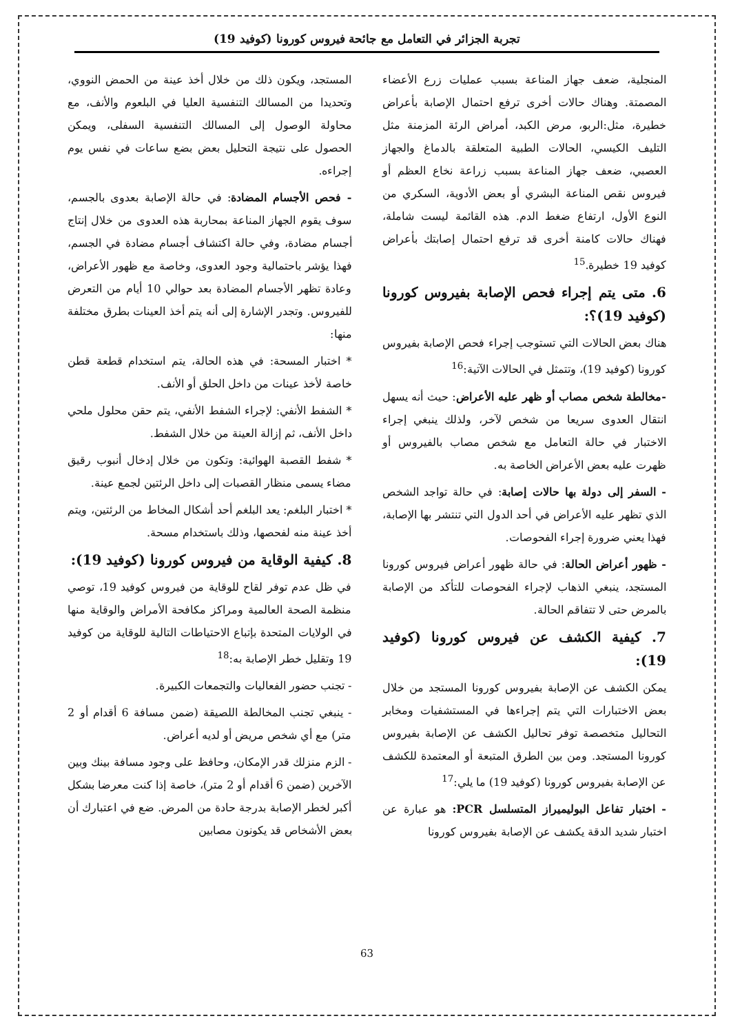تجربة الجزائر في التعامل مع جائحة فيروس كورونا (كوفيد 19)
المنجلية، ضعف جهاز المناعة بسبب عمليات زرع الأعضاء المصمتة. وهناك حالات أخرى ترفع احتمال الإصابة بأعراض خطيرة، مثل:الربو، مرض الكبد، أمراض الرئة المزمنة مثل التليف الكيسي، الحالات الطبية المتعلقة بالدماغ والجهاز العصبي، ضعف جهاز المناعة بسبب زراعة نخاع العظم أو فيروس نقص المناعة البشري أو بعض الأدوية، السكري من النوع الأول، ارتفاع ضغط الدم. هذه القائمة ليست شاملة، فهناك حالات كامنة أخرى قد ترفع احتمال إصابتك بأعراض كوفيد 19 خطيرة.<sup>15</sup>
6. متى يتم إجراء فحص الإصابة بفيروس كورونا (كوفيد 19)؟:
هناك بعض الحالات التي تستوجب إجراء فحص الإصابة بفيروس كورونا (كوفيد 19)، وتتمثل في الحالات الآتية:<sup>16</sup>
-مخالطة شخص مصاب أو ظهر عليه الأعراض: حيث أنه يسهل انتقال العدوى سريعا من شخص لآخر، ولذلك ينبغي إجراء الاختبار في حالة التعامل مع شخص مصاب بالفيروس أو ظهرت عليه بعض الأعراض الخاصة به.
- السفر إلى دولة بها حالات إصابة: في حالة تواجد الشخص الذي تظهر عليه الأعراض في أحد الدول التي تنتشر بها الإصابة، فهذا يعني ضرورة إجراء الفحوصات.
- ظهور أعراض الحالة: في حالة ظهور أعراض فيروس كورونا المستجد، ينبغي الذهاب لإجراء الفحوصات للتأكد من الإصابة بالمرض حتى لا تتفاقم الحالة.
7. كيفية الكشف عن فيروس كورونا (كوفيد 19):
يمكن الكشف عن الإصابة بفيروس كورونا المستجد من خلال بعض الاختبارات التي يتم إجراءها في المستشفيات ومخابر التحاليل متخصصة توفر تحاليل الكشف عن الإصابة بفيروس كورونا المستجد. ومن بين الطرق المتبعة أو المعتمدة للكشف عن الإصابة بفيروس كورونا (كوفيد 19) ما يلي:<sup>17</sup>
- اختبار تفاعل البوليميراز المتسلسل PCR: هو عبارة عن اختبار شديد الدقة يكشف عن الإصابة بفيروس كورونا
المستجد، ويكون ذلك من خلال أخذ عينة من الحمض النووي، وتحديدا من المسالك التنفسية العليا في البلعوم والأنف، مع محاولة الوصول إلى المسالك التنفسية السفلى، ويمكن الحصول على نتيجة التحليل بعض بضع ساعات في نفس يوم إجراءه.
- فحص الأجسام المضادة: في حالة الإصابة بعدوى بالجسم، سوف يقوم الجهاز المناعة بمحاربة هذه العدوى من خلال إنتاج أجسام مضادة، وفي حالة اكتشاف أجسام مضادة في الجسم، فهذا يؤشر باحتمالية وجود العدوى، وخاصة مع ظهور الأعراض، وعادة تظهر الأجسام المضادة بعد حوالي 10 أيام من التعرض للفيروس. وتجدر الإشارة إلى أنه يتم أخذ العينات بطرق مختلفة منها:
* اختبار المسحة: في هذه الحالة، يتم استخدام قطعة قطن خاصة لأخذ عينات من داخل الحلق أو الأنف.
* الشفط الأنفي: لإجراء الشفط الأنفي، يتم حقن محلول ملحي داخل الأنف، ثم إزالة العينة من خلال الشفط.
* شفط القصبة الهوائية: وتكون من خلال إدخال أنبوب رقيق مضاء يسمى منظار القصبات إلى داخل الرئتين لجمع عينة.
* اختبار البلغم: يعد البلغم أحد أشكال المخاط من الرئتين، ويتم أخذ عينة منه لفحصها، وذلك باستخدام مسحة.
8. كيفية الوقاية من فيروس كورونا (كوفيد 19):
في ظل عدم توفر لقاح للوقاية من فيروس كوفيد 19، توصي منظمة الصحة العالمية ومراكز مكافحة الأمراض والوقاية منها في الولايات المتحدة بإتباع الاحتياطات التالية للوقاية من كوفيد 19 وتقليل خطر الإصابة به:<sup>18</sup>
- تجنب حضور الفعاليات والتجمعات الكبيرة.
- ينبغي تجنب المخالطة اللصيقة (ضمن مسافة 6 أقدام أو 2 متر) مع أي شخص مريض أو لديه أعراض.
- الزم منزلك قدر الإمكان، وحافظ على وجود مسافة بينك وبين الآخرين (ضمن 6 أقدام أو 2 متر)، خاصة إذا كنت معرضا بشكل أكبر لخطر الإصابة بدرجة حادة من المرض. ضع في اعتبارك أن بعض الأشخاص قد يكونون مصابين
63